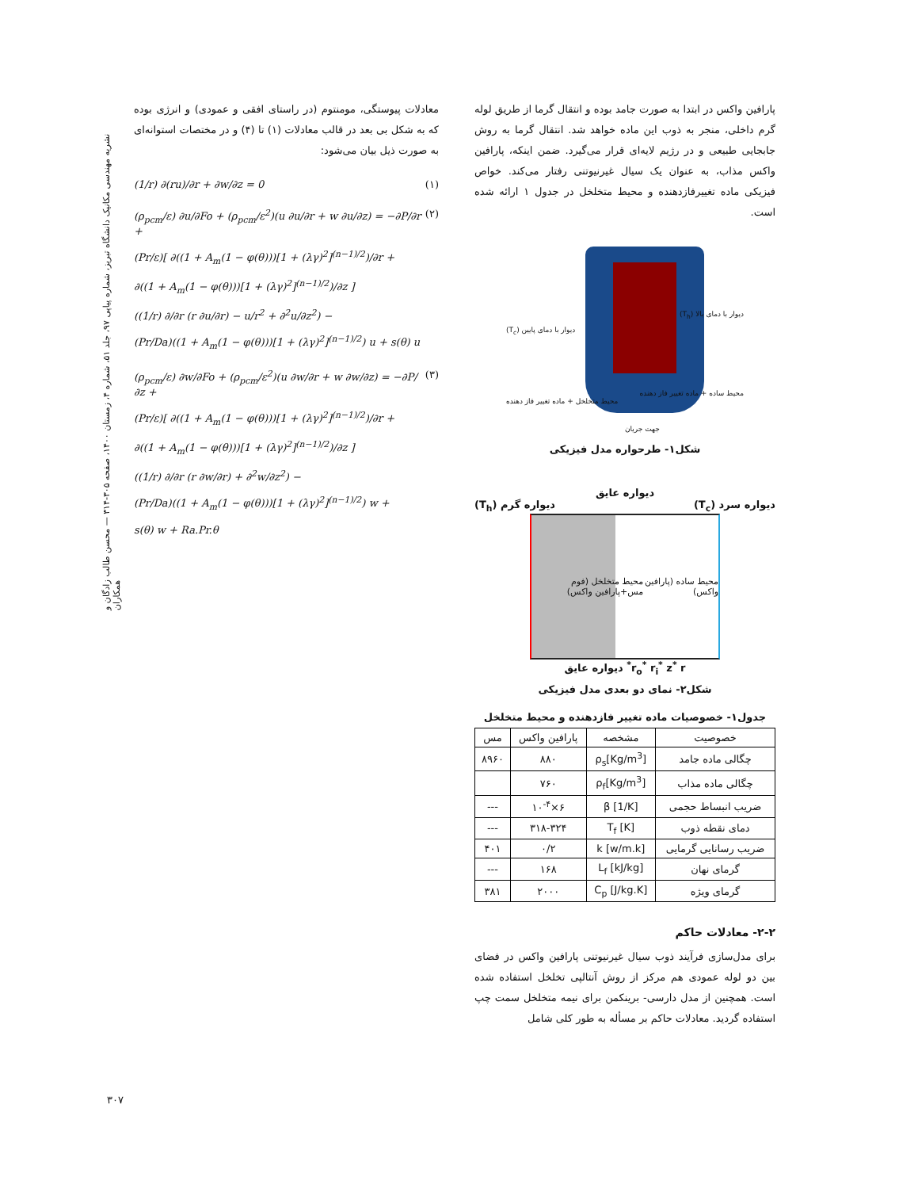نشریه مهندسی مکانیک دانشگاه تبریز، شماره پیاپی ۹۷، جلد ۵۱، شماره ۴، زمستان ۱۴۰۰، صفحه ۳۰۵-۳۱۴ — محسن طالب زادگان و همکاران
پارافین واکس در ابتدا به صورت جامد بوده و انتقال گرما از طریق لوله گرم داخلی، منجر به ذوب این ماده خواهد شد. انتقال گرما به روش جابجایی طبیعی و در رژیم لایه‌ای قرار می‌گیرد. ضمن اینکه، پارافین واکس مذاب، به عنوان یک سیال غیرنیوتنی رفتار می‌کند. خواص فیزیکی ماده تغییرفازدهنده و محیط متخلخل در جدول ۱ ارائه شده است.
دیوار با دمای بالا (T<sub>h</sub>)
دیوار با دمای پایین (T<sub>c</sub>)
محیط ساده + ماده تغییر فاز دهنده
محیط متخلخل + ماده تغییر فاز دهنده
جهت جریان
شکل۱- طرحواره مدل فیزیکی
دیواره عایق
دیواره سرد (T<sub>c</sub>) دیواره گرم (T<sub>h</sub>)
محیط ساده (پارافین واکس) محیط متخلخل (فوم مس+پارافین واکس)
r<sub>o</sub><sup>*</sup> r<sub>i</sub><sup>*</sup> z<sup>*</sup> r<sup>*</sup> دیواره عایق
شکل۲- نمای دو بعدی مدل فیزیکی
جدول۱- خصوصیات ماده تغییر فازدهنده و محیط متخلخل
| خصوصیت | مشخصه | پارافین واکس | مس |
| --- | --- | --- | --- |
| چگالی ماده جامد | ρ<sub>s</sub>[Kg/m<sup>3</sup>] | ۸۸۰ | ۸۹۶۰ |
| چگالی ماده مذاب | ρ<sub>f</sub>[Kg/m<sup>3</sup>] | ۷۶۰ | |
| ضریب انبساط حجمی | β [1/K] | ۶×۱۰<sup>-۴</sup> | --- |
| دمای نقطه ذوب | T<sub>f</sub> [K] | ۳۱۸-۳۲۴ | --- |
| ضریب رسانایی گرمایی | k [w/m.k] | ۰/۲ | ۴۰۱ |
| گرمای نهان | L<sub>f</sub> [kJ/kg] | ۱۶۸ | --- |
| گرمای ویژه | C<sub>p</sub> [J/kg.K] | ۲۰۰۰ | ۳۸۱ |
۲-۲- معادلات حاکم
برای مدل‌سازی فرآیند ذوب سیال غیرنیوتنی پارافین واکس در فضای بین دو لوله عمودی هم مرکز از روش آنتالپی تخلخل استفاده شده است. همچنین از مدل دارسی- برینکمن برای نیمه متخلخل سمت چپ استفاده گردید. معادلات حاکم بر مسأله به طور کلی شامل
معادلات پیوستگی، مومنتوم (در راستای افقی و عمودی) و انرژی بوده که به شکل بی بعد در قالب معادلات (۱) تا (۴) و در مختصات استوانه‌ای به صورت ذیل بیان می‌شود:
(1/r) ∂(ru)/∂r + ∂w/∂z = 0 (۱)
(ρ<sub>pcm</sub>/ε) ∂u/∂Fo + (ρ<sub>pcm</sub>/ε<sup>2</sup>)(u ∂u/∂r + w ∂u/∂z) = −∂P/∂r +
(Pr/ε)[ ∂((1 + A<sub>m</sub>(1 − φ(θ)))[1 + (λγ)<sup>2</sup>]<sup>(n−1)/2</sup>)/∂r +
∂((1 + A<sub>m</sub>(1 − φ(θ)))[1 + (λγ)<sup>2</sup>]<sup>(n−1)/2</sup>)/∂z ]
((1/r) ∂/∂r (r ∂u/∂r) − u/r<sup>2</sup> + ∂<sup>2</sup>u/∂z<sup>2</sup>) −
(Pr/Da)((1 + A<sub>m</sub>(1 − φ(θ)))[1 + (λγ)<sup>2</sup>]<sup>(n−1)/2</sup>) u + s(θ) u (۲)
(ρ<sub>pcm</sub>/ε) ∂w/∂Fo + (ρ<sub>pcm</sub>/ε<sup>2</sup>)(u ∂w/∂r + w ∂w/∂z) = −∂P/∂z +
(Pr/ε)[ ∂((1 + A<sub>m</sub>(1 − φ(θ)))[1 + (λγ)<sup>2</sup>]<sup>(n−1)/2</sup>)/∂r +
∂((1 + A<sub>m</sub>(1 − φ(θ)))[1 + (λγ)<sup>2</sup>]<sup>(n−1)/2</sup>)/∂z ]
((1/r) ∂/∂r (r ∂w/∂r) + ∂<sup>2</sup>w/∂z<sup>2</sup>) −
(Pr/Da)((1 + A<sub>m</sub>(1 − φ(θ)))[1 + (λγ)<sup>2</sup>]<sup>(n−1)/2</sup>) w +
s(θ) w + Ra.Pr.θ (۳)
۳۰۷